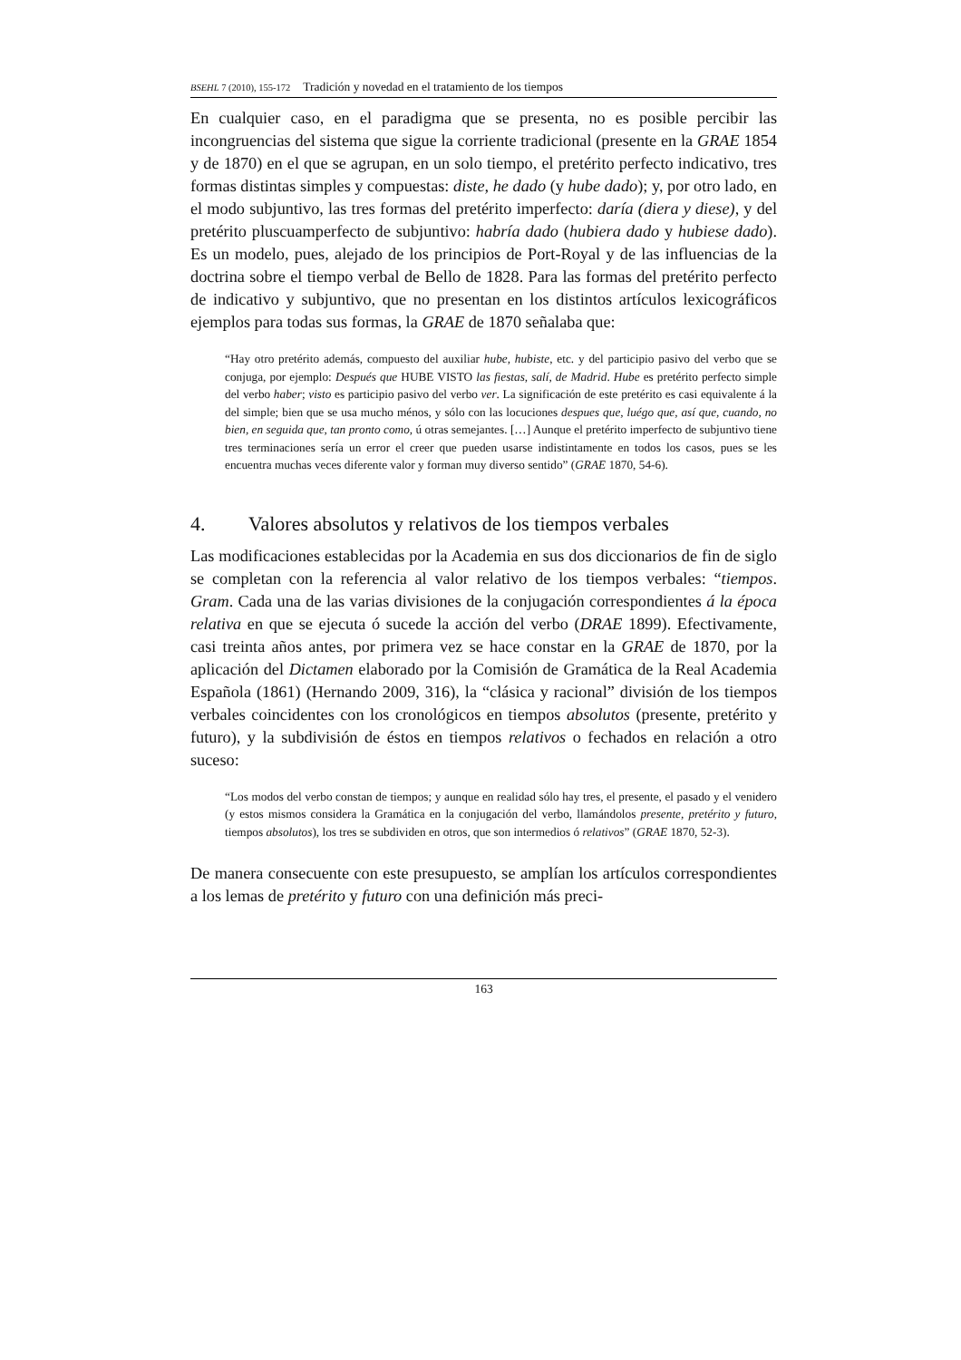BSEHL 7 (2010), 155-172 Tradición y novedad en el tratamiento de los tiempos
En cualquier caso, en el paradigma que se presenta, no es posible percibir las incongruencias del sistema que sigue la corriente tradicional (presente en la GRAE 1854 y de 1870) en el que se agrupan, en un solo tiempo, el pretérito perfecto indicativo, tres formas distintas simples y compuestas: diste, he dado (y hube dado); y, por otro lado, en el modo subjuntivo, las tres formas del pretérito imperfecto: daría (diera y diese), y del pretérito pluscuamperfecto de subjuntivo: habría dado (hubiera dado y hubiese dado). Es un modelo, pues, alejado de los principios de Port-Royal y de las influencias de la doctrina sobre el tiempo verbal de Bello de 1828. Para las formas del pretérito perfecto de indicativo y subjuntivo, que no presentan en los distintos artículos lexicográficos ejemplos para todas sus formas, la GRAE de 1870 señalaba que:
“Hay otro pretérito además, compuesto del auxiliar hube, hubiste, etc. y del participio pasivo del verbo que se conjuga, por ejemplo: Después que HUBE VISTO las fiestas, salí, de Madrid. Hube es pretérito perfecto simple del verbo haber; visto es participio pasivo del verbo ver. La significación de este pretérito es casi equivalente á la del simple; bien que se usa mucho ménos, y sólo con las locuciones despues que, luégo que, así que, cuando, no bien, en seguida que, tan pronto como, ú otras semejantes. […] Aunque el pretérito imperfecto de subjuntivo tiene tres terminaciones sería un error el creer que pueden usarse indistintamente en todos los casos, pues se les encuentra muchas veces diferente valor y forman muy diverso sentido” (GRAE 1870, 54-6).
4. Valores absolutos y relativos de los tiempos verbales
Las modificaciones establecidas por la Academia en sus dos diccionarios de fin de siglo se completan con la referencia al valor relativo de los tiempos verbales: “tiempos. Gram. Cada una de las varias divisiones de la conjugación correspondientes á la época relativa en que se ejecuta ó sucede la acción del verbo (DRAE 1899). Efectivamente, casi treinta años antes, por primera vez se hace constar en la GRAE de 1870, por la aplicación del Dictamen elaborado por la Comisión de Gramática de la Real Academia Española (1861) (Hernando 2009, 316), la “clásica y racional” división de los tiempos verbales coincidentes con los cronológicos en tiempos absolutos (presente, pretérito y futuro), y la subdivisión de éstos en tiempos relativos o fechados en relación a otro suceso:
“Los modos del verbo constan de tiempos; y aunque en realidad sólo hay tres, el presente, el pasado y el venidero (y estos mismos considera la Gramática en la conjugación del verbo, llamándolos presente, pretérito y futuro, tiempos absolutos), los tres se subdividen en otros, que son intermedios ó relativos” (GRAE 1870, 52-3).
De manera consecuente con este presupuesto, se amplían los artículos correspondientes a los lemas de pretérito y futuro con una definición más preci-
163